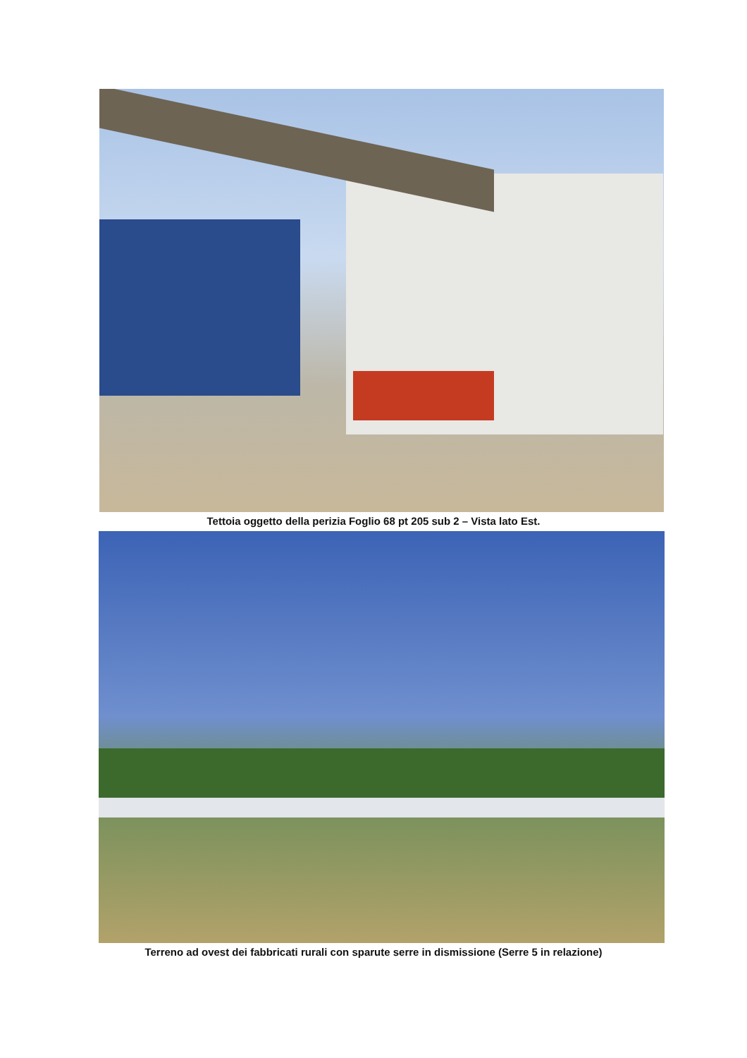Tettoia oggetto della perizia Foglio 68 pt 205 sub 2 – Vista lato Est.
Terreno ad ovest dei fabbricati rurali con sparute serre in dismissione (Serre 5 in relazione)